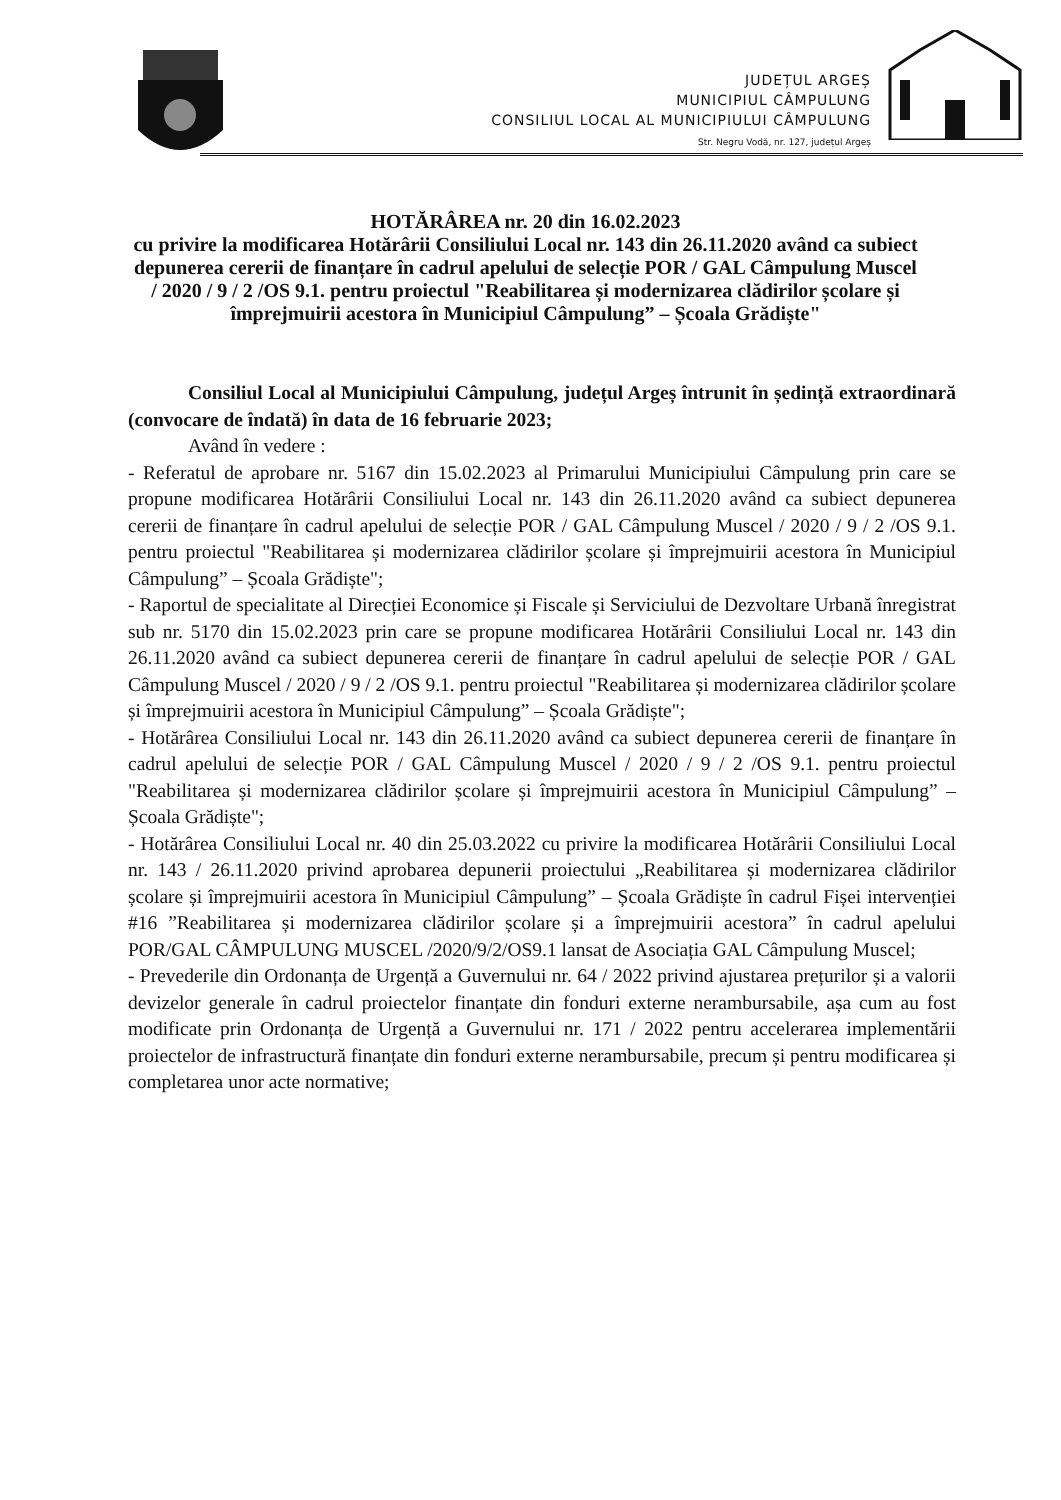JUDEȚUL ARGEȘ
MUNICIPIUL CÂMPULUNG
CONSILIUL LOCAL AL MUNICIPIULUI CÂMPULUNG
Str. Negru Vodă, nr. 127, județul Argeș
HOTĂRÂREA nr. 20 din 16.02.2023
cu privire la modificarea Hotărârii Consiliului Local nr. 143 din 26.11.2020 având ca subiect depunerea cererii de finanțare în cadrul apelului de selecție POR / GAL Câmpulung Muscel / 2020 / 9 / 2 /OS 9.1. pentru proiectul "Reabilitarea și modernizarea clădirilor școlare și împrejmuirii acestora în Municipiul Câmpulung” – Școala Grădiște"
Consiliul Local al Municipiului Câmpulung, județul Argeș întrunit în ședință extraordinară (convocare de îndată) în data de 16 februarie 2023;
Având în vedere :
- Referatul de aprobare nr. 5167 din 15.02.2023 al Primarului Municipiului Câmpulung prin care se propune modificarea Hotărârii Consiliului Local nr. 143 din 26.11.2020 având ca subiect depunerea cererii de finanțare în cadrul apelului de selecție POR / GAL Câmpulung Muscel / 2020 / 9 / 2 /OS 9.1. pentru proiectul "Reabilitarea și modernizarea clădirilor școlare și împrejmuirii acestora în Municipiul Câmpulung” – Școala Grădiște";
- Raportul de specialitate al Direcției Economice și Fiscale și Serviciului de Dezvoltare Urbană înregistrat sub nr. 5170 din 15.02.2023 prin care se propune modificarea Hotărârii Consiliului Local nr. 143 din 26.11.2020 având ca subiect depunerea cererii de finanțare în cadrul apelului de selecție POR / GAL Câmpulung Muscel / 2020 / 9 / 2 /OS 9.1. pentru proiectul "Reabilitarea și modernizarea clădirilor școlare și împrejmuirii acestora în Municipiul Câmpulung” – Școala Grădiște";
- Hotărârea Consiliului Local nr. 143 din 26.11.2020 având ca subiect depunerea cererii de finanțare în cadrul apelului de selecție POR / GAL Câmpulung Muscel / 2020 / 9 / 2 /OS 9.1. pentru proiectul "Reabilitarea și modernizarea clădirilor școlare și împrejmuirii acestora în Municipiul Câmpulung” – Școala Grădiște";
- Hotărârea Consiliului Local nr. 40 din 25.03.2022 cu privire la modificarea Hotărârii Consiliului Local nr. 143 / 26.11.2020 privind aprobarea depunerii proiectului „Reabilitarea și modernizarea clădirilor școlare și împrejmuirii acestora în Municipiul Câmpulung” – Școala Grădiște în cadrul Fișei intervenției #16 ”Reabilitarea și modernizarea clădirilor școlare și a împrejmuirii acestora” în cadrul apelului POR/GAL CÂMPULUNG MUSCEL /2020/9/2/OS9.1 lansat de Asociația GAL Câmpulung Muscel;
- Prevederile din Ordonanța de Urgență a Guvernului nr. 64 / 2022 privind ajustarea prețurilor și a valorii devizelor generale în cadrul proiectelor finanțate din fonduri externe nerambursabile, așa cum au fost modificate prin Ordonanța de Urgență a Guvernului nr. 171 / 2022 pentru accelerarea implementării proiectelor de infrastructură finanțate din fonduri externe nerambursabile, precum și pentru modificarea și completarea unor acte normative;